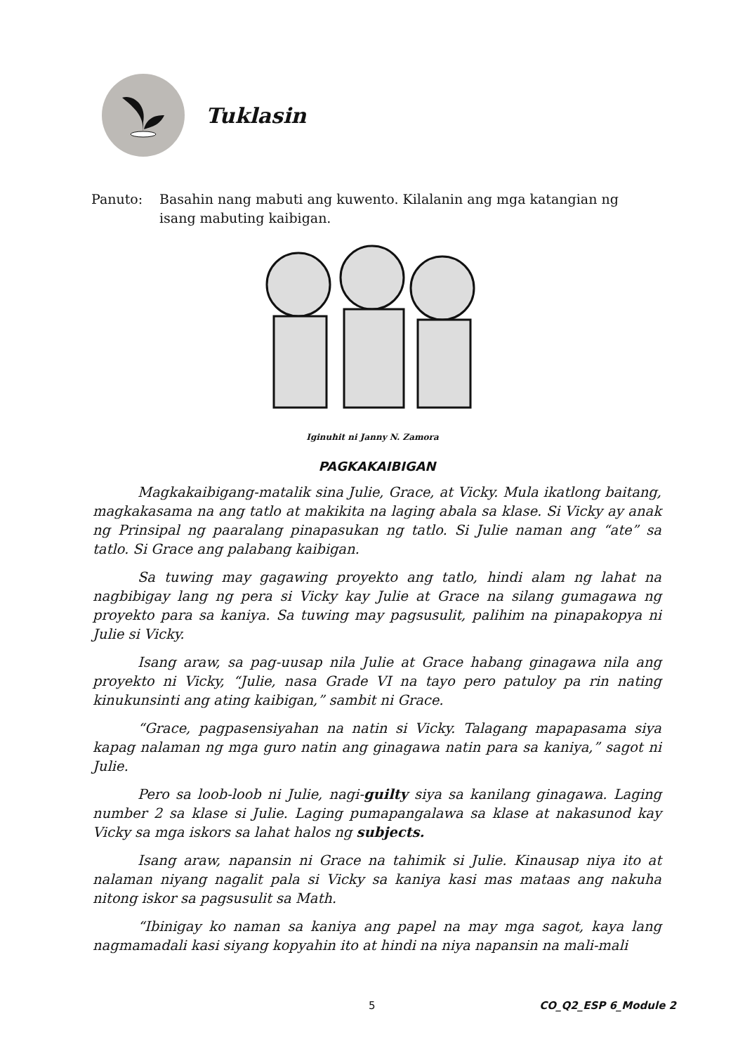Tuklasin
Panuto: Basahin nang mabuti ang kuwento. Kilalanin ang mga katangian ng isang mabuting kaibigan.
Iginuhit ni Janny N. Zamora
PAGKAKAIBIGAN
Magkakaibigang-matalik sina Julie, Grace, at Vicky. Mula ikatlong baitang, magkakasama na ang tatlo at makikita na laging abala sa klase. Si Vicky ay anak ng Prinsipal ng paaralang pinapasukan ng tatlo. Si Julie naman ang “ate” sa tatlo. Si Grace ang palabang kaibigan.
Sa tuwing may gagawing proyekto ang tatlo, hindi alam ng lahat na nagbibigay lang ng pera si Vicky kay Julie at Grace na silang gumagawa ng proyekto para sa kaniya. Sa tuwing may pagsusulit, palihim na pinapakopya ni Julie si Vicky.
Isang araw, sa pag-uusap nila Julie at Grace habang ginagawa nila ang proyekto ni Vicky, “Julie, nasa Grade VI na tayo pero patuloy pa rin nating kinukunsinti ang ating kaibigan,” sambit ni Grace.
“Grace, pagpasensiyahan na natin si Vicky. Talagang mapapasama siya kapag nalaman ng mga guro natin ang ginagawa natin para sa kaniya,” sagot ni Julie.
Pero sa loob-loob ni Julie, nagi-guilty siya sa kanilang ginagawa. Laging number 2 sa klase si Julie. Laging pumapangalawa sa klase at nakasunod kay Vicky sa mga iskors sa lahat halos ng subjects.
Isang araw, napansin ni Grace na tahimik si Julie. Kinausap niya ito at nalaman niyang nagalit pala si Vicky sa kaniya kasi mas mataas ang nakuha nitong iskor sa pagsusulit sa Math.
“Ibinigay ko naman sa kaniya ang papel na may mga sagot, kaya lang nagmamadali kasi siyang kopyahin ito at hindi na niya napansin na mali-mali
5 CO_Q2_ESP 6_Module 2